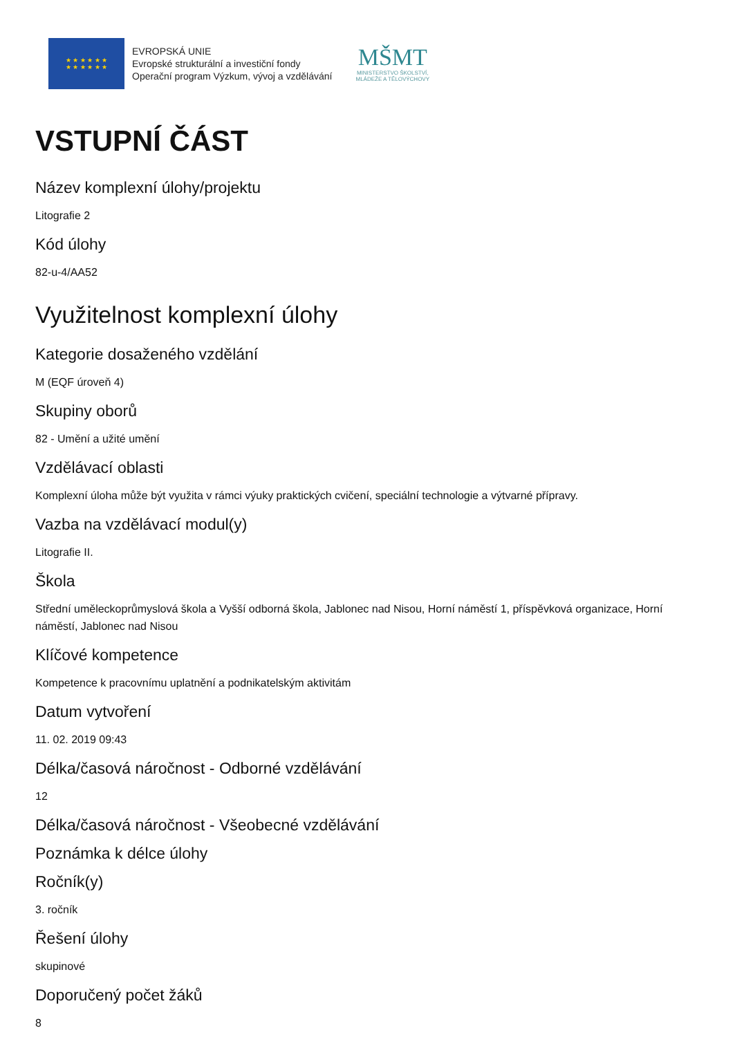★ ★ ★ ★ ★ ★
★ ★ ★ ★ ★ ★
EVROPSKÁ UNIE
Evropské strukturální a investiční fondy
Operační program Výzkum, vývoj a vzdělávání
MŠMT
MINISTERSTVO ŠKOLSTVÍ,
MLÁDEŽE A TĚLOVÝCHOVY
VSTUPNÍ ČÁST
Název komplexní úlohy/projektu
Litografie 2
Kód úlohy
82-u-4/AA52
Využitelnost komplexní úlohy
Kategorie dosaženého vzdělání
M (EQF úroveň 4)
Skupiny oborů
82 - Umění a užité umění
Vzdělávací oblasti
Komplexní úloha může být využita v rámci výuky praktických cvičení, speciální technologie a výtvarné přípravy.
Vazba na vzdělávací modul(y)
Litografie II.
Škola
Střední uměleckoprůmyslová škola a Vyšší odborná škola, Jablonec nad Nisou, Horní náměstí 1, příspěvková organizace, Horní náměstí, Jablonec nad Nisou
Klíčové kompetence
Kompetence k pracovnímu uplatnění a podnikatelským aktivitám
Datum vytvoření
11. 02. 2019 09:43
Délka/časová náročnost - Odborné vzdělávání
12
Délka/časová náročnost - Všeobecné vzdělávání
Poznámka k délce úlohy
Ročník(y)
3. ročník
Řešení úlohy
skupinové
Doporučený počet žáků
8